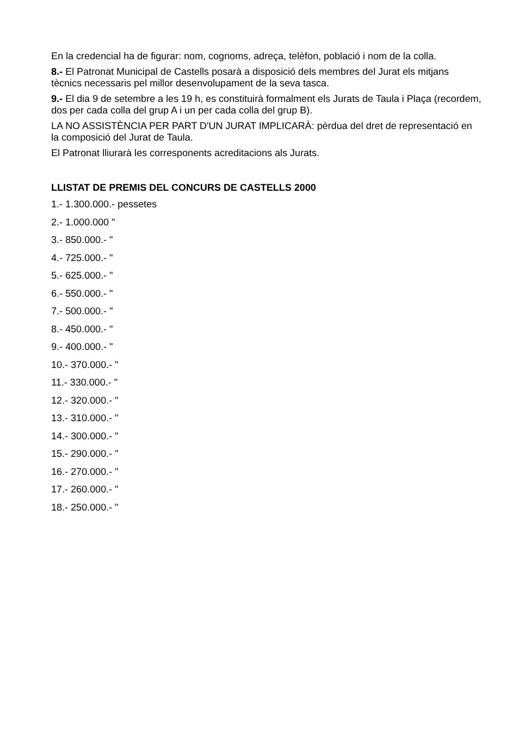En la credencial ha de figurar: nom, cognoms, adreça, telèfon, població i nom de la colla.
8.- El Patronat Municipal de Castells posarà a disposició dels membres del Jurat els mitjans tècnics necessaris pel millor desenvolupament de la seva tasca.
9.- El dia 9 de setembre a les 19 h, es constituirà formalment els Jurats de Taula i Plaça (recordem, dos per cada colla del grup A i un per cada colla del grup B).
LA NO ASSISTÈNCIA PER PART D'UN JURAT IMPLICARÀ: pèrdua del dret de representació en la composició del Jurat de Taula.
El Patronat lliurarà les corresponents acreditacions als Jurats.
LLISTAT DE PREMIS DEL CONCURS DE CASTELLS 2000
1.- 1.300.000.- pessetes
2.- 1.000.000 "
3.- 850.000.- "
4.- 725.000.- "
5.- 625.000.- "
6.- 550.000.- "
7.- 500.000.- "
8.- 450.000.- "
9.- 400.000.- "
10.- 370.000.- "
11.- 330.000.- "
12.- 320.000.- "
13.- 310.000.- "
14.- 300.000.- "
15.- 290.000.- "
16.- 270.000.- "
17.- 260.000.- "
18.- 250.000.- "